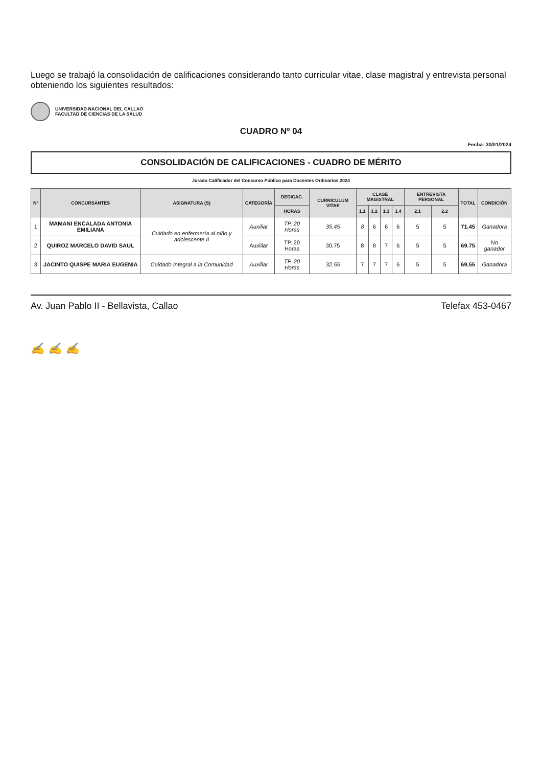Luego se trabajó la consolidación de calificaciones considerando tanto curricular vitae, clase magistral y entrevista personal obteniendo los siguientes resultados:
UNIVERSIDAD NACIONAL DEL CALLAO
FACULTAD DE CIENCIAS DE LA SALUD
CUADRO Nº 04
Fecha: 30/01/2024
CONSOLIDACIÓN DE CALIFICACIONES - CUADRO DE MÉRITO
Jurado Calificador del Concurso Público para Docentes Ordinarios 2024
| Nº | CONCURSANTES | ASIGNATURA (S) | CATEGORÍA | DEDICAC. | CURRICULUM VITAE | CLASE MAGISTRAL | | | | ENTREVISTA PERSONAL | | TOTAL | CONDICIÓN |
| --- | --- | --- | --- | --- | --- | --- | --- | --- | --- | --- | --- | --- | --- |
| | | | | HORAS | | 1.1 | 1.2 | 1.3 | 1.4 | 2.1 | 2.2 | | |
| 1 | MAMANI ENCALADA ANTONIA EMILIANA | Cuidado en enfermería al niño y adolescente II | Auxiliar | TP. 20 Horas | 35.45 | 8 | 6 | 6 | 6 | 5 | 5 | 71.45 | Ganadora |
| 2 | QUIROZ MARCELO DAVID SAUL | | Auxiliar | TP. 20 Horas | 30.75 | 8 | 8 | 7 | 6 | 5 | 5 | 69.75 | No ganador |
| 3 | JACINTO QUISPE MARIA EUGENIA | Cuidado Integral a la Comunidad | Auxiliar | TP. 20 Horas | 32.55 | 7 | 7 | 7 | 6 | 5 | 5 | 69.55 | Ganadora |
Av. Juan Pablo II - Bellavista, Callao Telefax 453-0467
✍ ✍ ✍